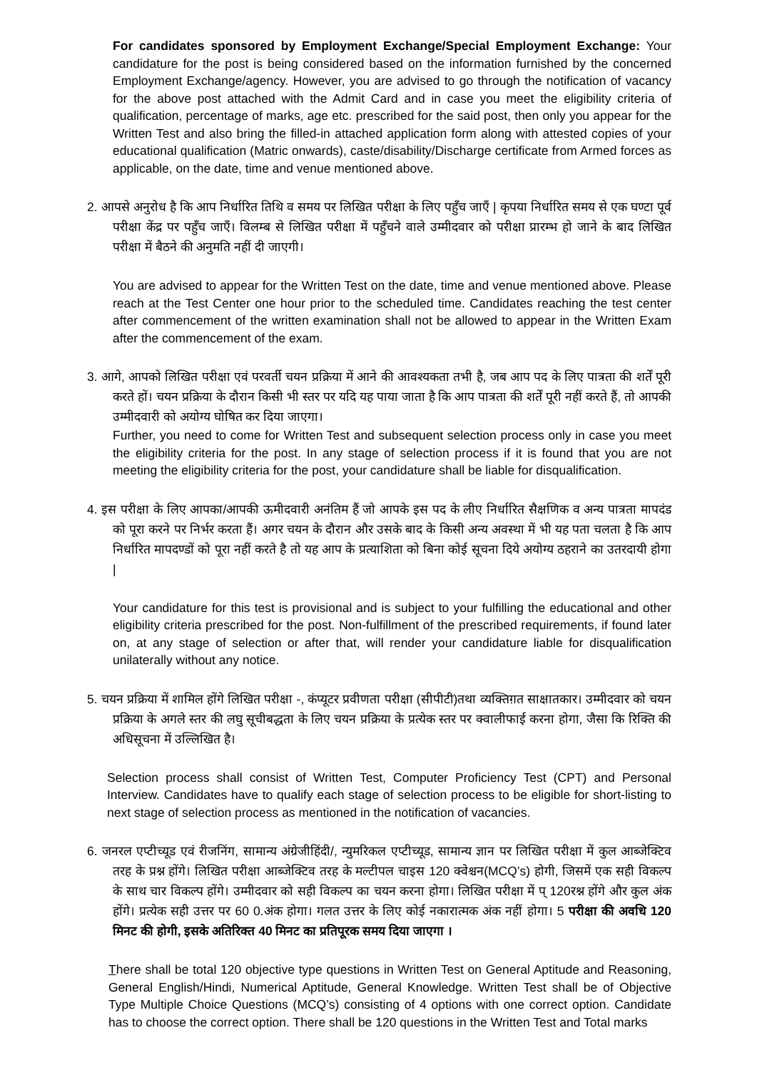For candidates sponsored by Employment Exchange/Special Employment Exchange: Your candidature for the post is being considered based on the information furnished by the concerned Employment Exchange/agency. However, you are advised to go through the notification of vacancy for the above post attached with the Admit Card and in case you meet the eligibility criteria of qualification, percentage of marks, age etc. prescribed for the said post, then only you appear for the Written Test and also bring the filled-in attached application form along with attested copies of your educational qualification (Matric onwards), caste/disability/Discharge certificate from Armed forces as applicable, on the date, time and venue mentioned above.
2. आपसे अनुरोध है कि आप निर्धारित तिथि व समय पर लिखित परीक्षा के लिए पहुँच जाएँ | कृपया निर्धारित समय से एक घण्टा पूर्व परीक्षा केंद्र पर पहुँच जाएँ। विलम्ब से लिखित परीक्षा में पहुँचने वाले उम्मीदवार को परीक्षा प्रारम्भ हो जाने के बाद लिखित परीक्षा में बैठने की अनुमति नहीं दी जाएगी।
You are advised to appear for the Written Test on the date, time and venue mentioned above. Please reach at the Test Center one hour prior to the scheduled time. Candidates reaching the test center after commencement of the written examination shall not be allowed to appear in the Written Exam after the commencement of the exam.
3. आगे, आपको लिखित परीक्षा एवं परवर्ती चयन प्रक्रिया में आने की आवश्यकता तभी है, जब आप पद के लिए पात्रता की शर्तें पूरी करते हों। चयन प्रक्रिया के दौरान किसी भी स्तर पर यदि यह पाया जाता है कि आप पात्रता की शर्तें पूरी नहीं करते हैं, तो आपकी उम्मीदवारी को अयोग्य घोषित कर दिया जाएगा।
Further, you need to come for Written Test and subsequent selection process only in case you meet the eligibility criteria for the post. In any stage of selection process if it is found that you are not meeting the eligibility criteria for the post, your candidature shall be liable for disqualification.
4. इस परीक्षा के लिए आपका/आपकी ऊमीदवारी अनंतिम हैं जो आपके इस पद के लीए निर्धारित सैक्षणिक व अन्य पात्रता मापदंड को पूरा करने पर निर्भर करता हैं। अगर चयन के दौरान और उसके बाद के किसी अन्य अवस्था में भी यह पता चलता है कि आप निर्धारित मापदण्डों को पूरा नहीं करते है तो यह आप के प्रत्याशिता को बिना कोई सूचना दिये अयोग्य ठहराने का उतरदायी होगा |
Your candidature for this test is provisional and is subject to your fulfilling the educational and other eligibility criteria prescribed for the post. Non-fulfillment of the prescribed requirements, if found later on, at any stage of selection or after that, will render your candidature liable for disqualification unilaterally without any notice.
5. चयन प्रक्रिया में शामिल होंगे लिखित परीक्षा -, कंप्यूटर प्रवीणता परीक्षा (सीपीटी)तथा व्यक्तिग़त साक्षातकार। उम्मीदवार को चयन प्रक्रिया के अगले स्तर की लघु सूचीबद्धता के लिए चयन प्रक्रिया के प्रत्येक स्तर पर क्वालीफाई करना होगा, जैसा कि रिक्ति की अधिसूचना में उल्लिखित है।
Selection process shall consist of Written Test, Computer Proficiency Test (CPT) and Personal Interview. Candidates have to qualify each stage of selection process to be eligible for short-listing to next stage of selection process as mentioned in the notification of vacancies.
6. जनरल एप्टीच्यूड एवं रीजनिंग, सामान्य अंग्रेजीहिंदी/, न्युमरिकल एप्टीच्यूड, सामान्य ज्ञान पर लिखित परीक्षा में कुल आब्जेक्टिव तरह के प्रश्न होंगे। लिखित परीक्षा आब्जेक्टिव तरह के मल्टीपल चाइस 120 क्वेश्चन(MCQ’s) होगी, जिसमें एक सही विकल्प के साथ चार विकल्प होंगे। उम्मीदवार को सही विकल्प का चयन करना होगा। लिखित परीक्षा में प् 120रश्न होंगे और कुल अंक होंगे। प्रत्येक सही उत्तर पर 60 0.अंक होगा। गलत उत्तर के लिए कोई नकारात्मक अंक नहीं होगा। 5 परीक्षा की अवधि 120 मिनट की होगी, इसके अतिरिक्त 40 मिनट का प्रतिपूरक समय दिया जाएगा ।
There shall be total 120 objective type questions in Written Test on General Aptitude and Reasoning, General English/Hindi, Numerical Aptitude, General Knowledge. Written Test shall be of Objective Type Multiple Choice Questions (MCQ’s) consisting of 4 options with one correct option. Candidate has to choose the correct option. There shall be 120 questions in the Written Test and Total marks